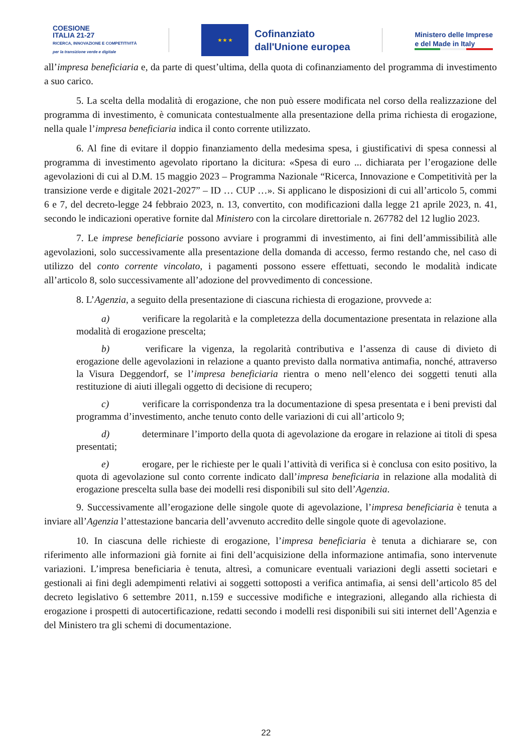COESIONE
ITALIA 21-27
RICERCA, INNOVAZIONE E COMPETITIVITÀ
per la transizione verde e digitale
★ ★ ★
Cofinanziato
dall'Unione europea
Ministero delle Imprese
e del Made in Italy
all’impresa beneficiaria e, da parte di quest’ultima, della quota di cofinanziamento del programma di investimento a suo carico.
5. La scelta della modalità di erogazione, che non può essere modificata nel corso della realizzazione del programma di investimento, è comunicata contestualmente alla presentazione della prima richiesta di erogazione, nella quale l’impresa beneficiaria indica il conto corrente utilizzato.
6. Al fine di evitare il doppio finanziamento della medesima spesa, i giustificativi di spesa connessi al programma di investimento agevolato riportano la dicitura: «Spesa di euro ... dichiarata per l’erogazione delle agevolazioni di cui al D.M. 15 maggio 2023 – Programma Nazionale “Ricerca, Innovazione e Competitività per la transizione verde e digitale 2021-2027” – ID … CUP …». Si applicano le disposizioni di cui all’articolo 5, commi 6 e 7, del decreto-legge 24 febbraio 2023, n. 13, convertito, con modificazioni dalla legge 21 aprile 2023, n. 41, secondo le indicazioni operative fornite dal Ministero con la circolare direttoriale n. 267782 del 12 luglio 2023.
7. Le imprese beneficiarie possono avviare i programmi di investimento, ai fini dell’ammissibilità alle agevolazioni, solo successivamente alla presentazione della domanda di accesso, fermo restando che, nel caso di utilizzo del conto corrente vincolato, i pagamenti possono essere effettuati, secondo le modalità indicate all’articolo 8, solo successivamente all’adozione del provvedimento di concessione.
8. L’Agenzia, a seguito della presentazione di ciascuna richiesta di erogazione, provvede a:
a) verificare la regolarità e la completezza della documentazione presentata in relazione alla modalità di erogazione prescelta;
b) verificare la vigenza, la regolarità contributiva e l’assenza di cause di divieto di erogazione delle agevolazioni in relazione a quanto previsto dalla normativa antimafia, nonché, attraverso la Visura Deggendorf, se l’impresa beneficiaria rientra o meno nell’elenco dei soggetti tenuti alla restituzione di aiuti illegali oggetto di decisione di recupero;
c) verificare la corrispondenza tra la documentazione di spesa presentata e i beni previsti dal programma d’investimento, anche tenuto conto delle variazioni di cui all’articolo 9;
d) determinare l’importo della quota di agevolazione da erogare in relazione ai titoli di spesa presentati;
e) erogare, per le richieste per le quali l’attività di verifica si è conclusa con esito positivo, la quota di agevolazione sul conto corrente indicato dall’impresa beneficiaria in relazione alla modalità di erogazione prescelta sulla base dei modelli resi disponibili sul sito dell’Agenzia.
9. Successivamente all’erogazione delle singole quote di agevolazione, l’impresa beneficiaria è tenuta a inviare all’Agenzia l’attestazione bancaria dell’avvenuto accredito delle singole quote di agevolazione.
10. In ciascuna delle richieste di erogazione, l’impresa beneficiaria è tenuta a dichiarare se, con riferimento alle informazioni già fornite ai fini dell’acquisizione della informazione antimafia, sono intervenute variazioni. L’impresa beneficiaria è tenuta, altresì, a comunicare eventuali variazioni degli assetti societari e gestionali ai fini degli adempimenti relativi ai soggetti sottoposti a verifica antimafia, ai sensi dell’articolo 85 del decreto legislativo 6 settembre 2011, n.159 e successive modifiche e integrazioni, allegando alla richiesta di erogazione i prospetti di autocertificazione, redatti secondo i modelli resi disponibili sui siti internet dell’Agenzia e del Ministero tra gli schemi di documentazione.
22